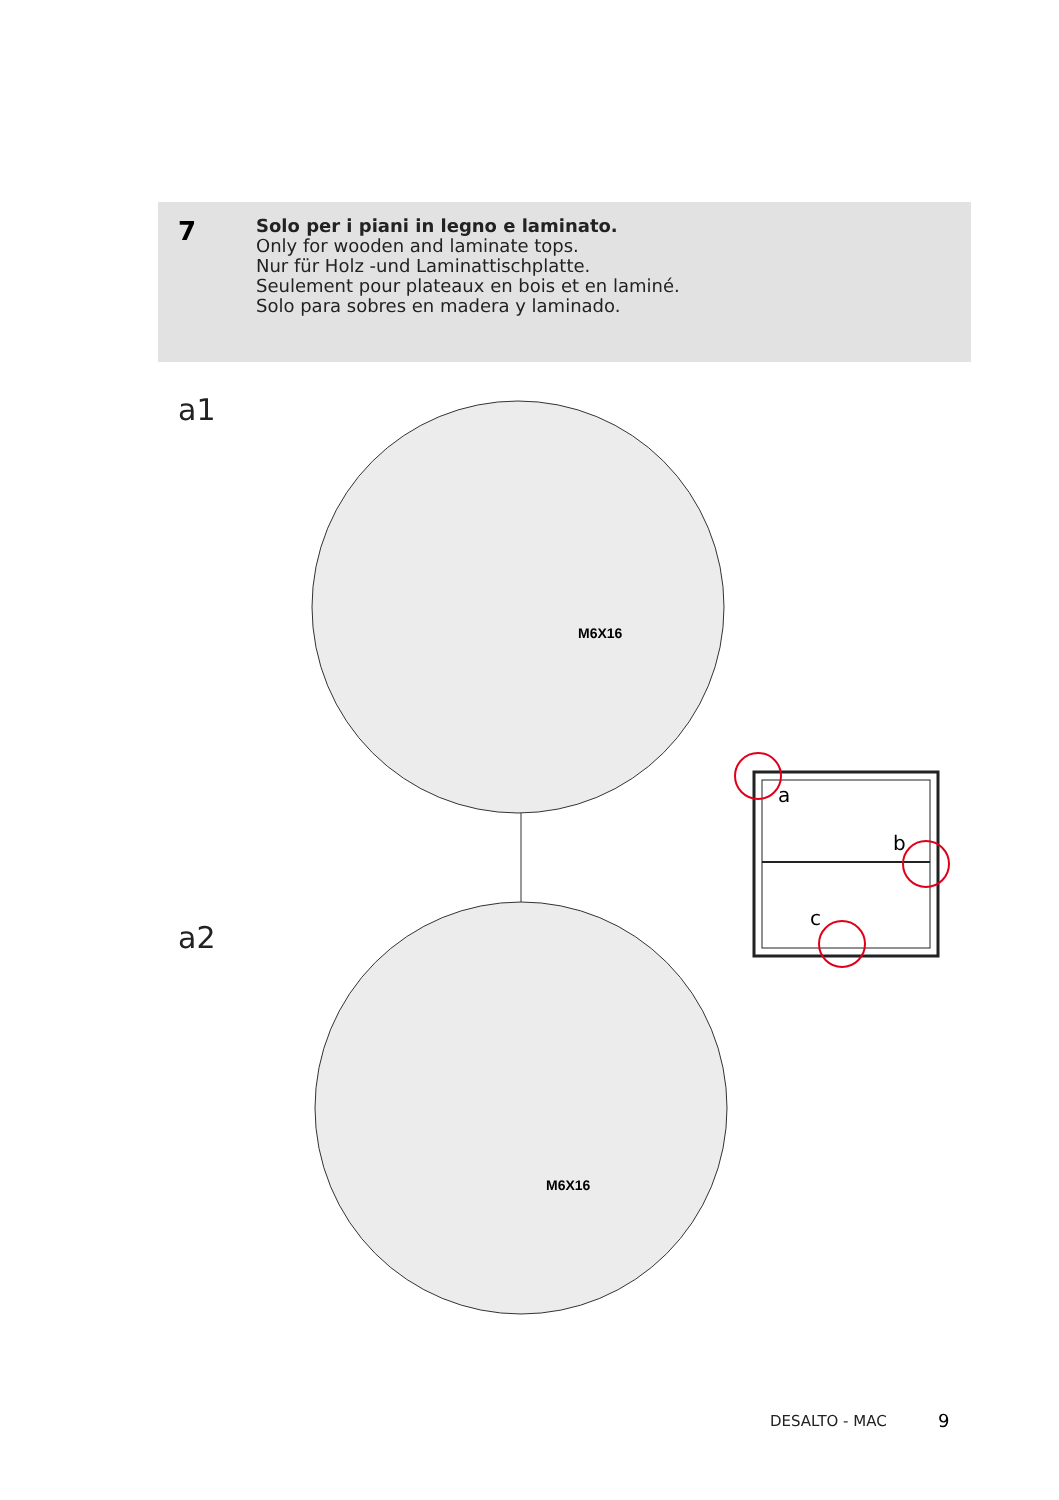7
Solo per i piani in legno e laminato.
Only for wooden and laminate tops.
Nur für Holz -und Laminattischplatte.
Seulement pour plateaux en bois et en laminé.
Solo para sobres en madera y laminado.
a1
a2
M6X16
M6X16
a
b
c
DESALTO - MAC 9